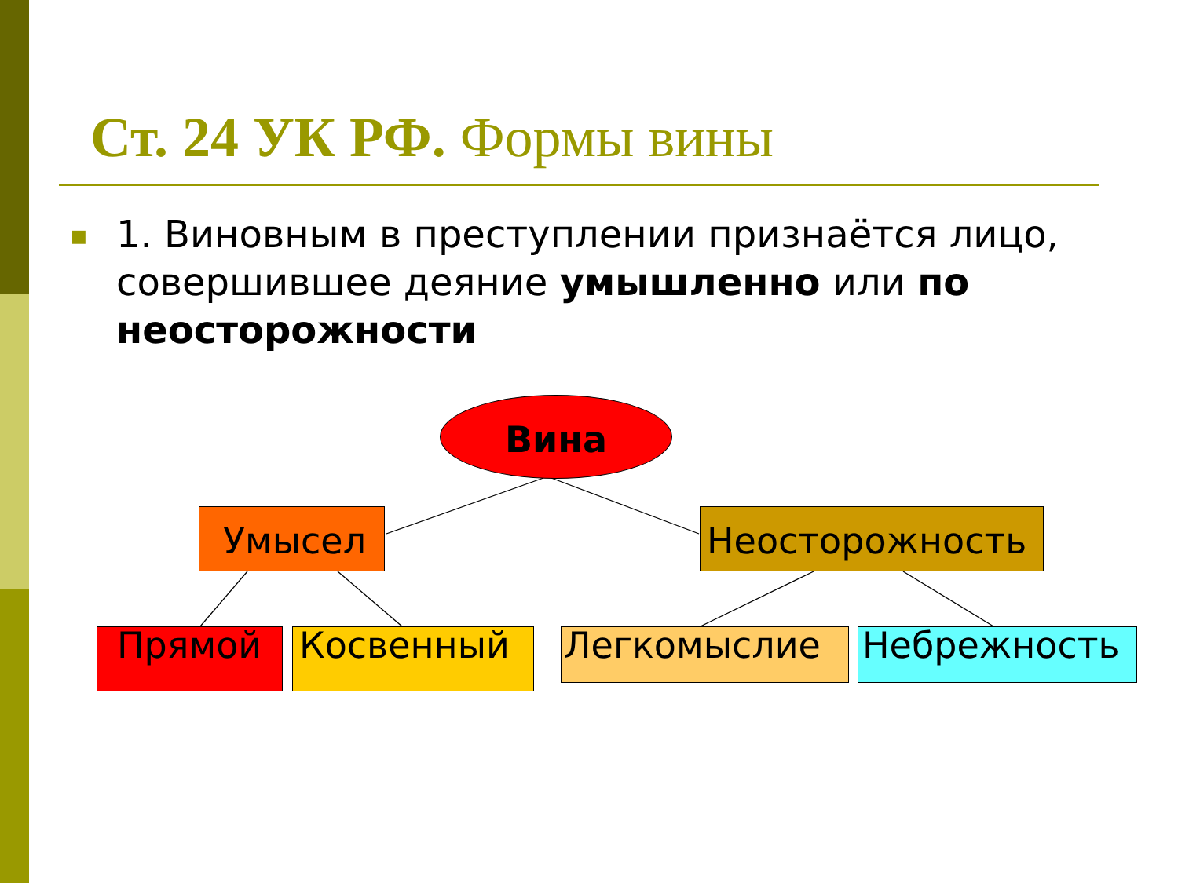Ст. 24 УК РФ. Формы вины
■
1. Виновным в преступлении признаётся лицо, совершившее деяние умышленно или по неосторожности
Вина
Умысел Неосторожность
Прямой Косвенный Легкомыслие Небрежность